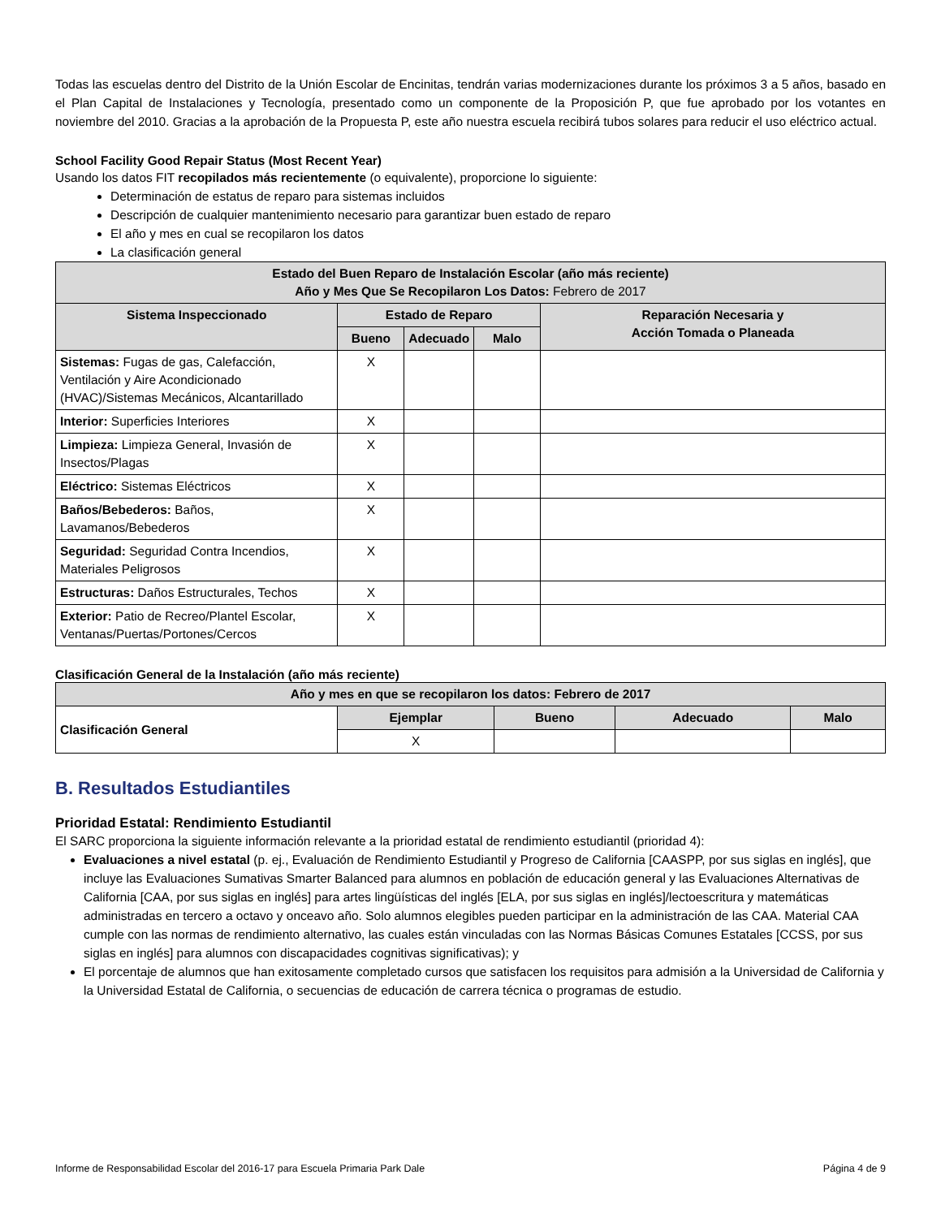Todas las escuelas dentro del Distrito de la Unión Escolar de Encinitas, tendrán varias modernizaciones durante los próximos 3 a 5 años, basado en el Plan Capital de Instalaciones y Tecnología, presentado como un componente de la Proposición P, que fue aprobado por los votantes en noviembre del 2010. Gracias a la aprobación de la Propuesta P, este año nuestra escuela recibirá tubos solares para reducir el uso eléctrico actual.
School Facility Good Repair Status (Most Recent Year)
Usando los datos FIT recopilados más recientemente (o equivalente), proporcione lo siguiente:
Determinación de estatus de reparo para sistemas incluidos
Descripción de cualquier mantenimiento necesario para garantizar buen estado de reparo
El año y mes en cual se recopilaron los datos
La clasificación general
| Estado del Buen Reparo de Instalación Escolar (año más reciente) Año y Mes Que Se Recopilaron Los Datos: Febrero de 2017 | | | | |
| --- | --- | --- | --- | --- |
| Sistema Inspeccionado | Estado de Reparo | | | Reparación Necesaria y Acción Tomada o Planeada |
| | Bueno | Adecuado | Malo | |
| Sistemas: Fugas de gas, Calefacción, Ventilación y Aire Acondicionado (HVAC)/Sistemas Mecánicos, Alcantarillado | X | | | |
| Interior: Superficies Interiores | X | | | |
| Limpieza: Limpieza General, Invasión de Insectos/Plagas | X | | | |
| Eléctrico: Sistemas Eléctricos | X | | | |
| Baños/Bebederos: Baños, Lavamanos/Bebederos | X | | | |
| Seguridad: Seguridad Contra Incendios, Materiales Peligrosos | X | | | |
| Estructuras: Daños Estructurales, Techos | X | | | |
| Exterior: Patio de Recreo/Plantel Escolar, Ventanas/Puertas/Portones/Cercos | X | | | |
Clasificación General de la Instalación (año más reciente)
| Año y mes en que se recopilaron los datos: Febrero de 2017 | | | | |
| --- | --- | --- | --- | --- |
| Clasificación General | Ejemplar | Bueno | Adecuado | Malo |
| | X | | | |
B. Resultados Estudiantiles
Prioridad Estatal: Rendimiento Estudiantil
El SARC proporciona la siguiente información relevante a la prioridad estatal de rendimiento estudiantil (prioridad 4):
Evaluaciones a nivel estatal (p. ej., Evaluación de Rendimiento Estudiantil y Progreso de California [CAASPP, por sus siglas en inglés], que incluye las Evaluaciones Sumativas Smarter Balanced para alumnos en población de educación general y las Evaluaciones Alternativas de California [CAA, por sus siglas en inglés] para artes lingüísticas del inglés [ELA, por sus siglas en inglés]/lectoescritura y matemáticas administradas en tercero a octavo y onceavo año. Solo alumnos elegibles pueden participar en la administración de las CAA. Material CAA cumple con las normas de rendimiento alternativo, las cuales están vinculadas con las Normas Básicas Comunes Estatales [CCSS, por sus siglas en inglés] para alumnos con discapacidades cognitivas significativas); y
El porcentaje de alumnos que han exitosamente completado cursos que satisfacen los requisitos para admisión a la Universidad de California y la Universidad Estatal de California, o secuencias de educación de carrera técnica o programas de estudio.
Informe de Responsabilidad Escolar del 2016-17 para Escuela Primaria Park Dale Página 4 de 9